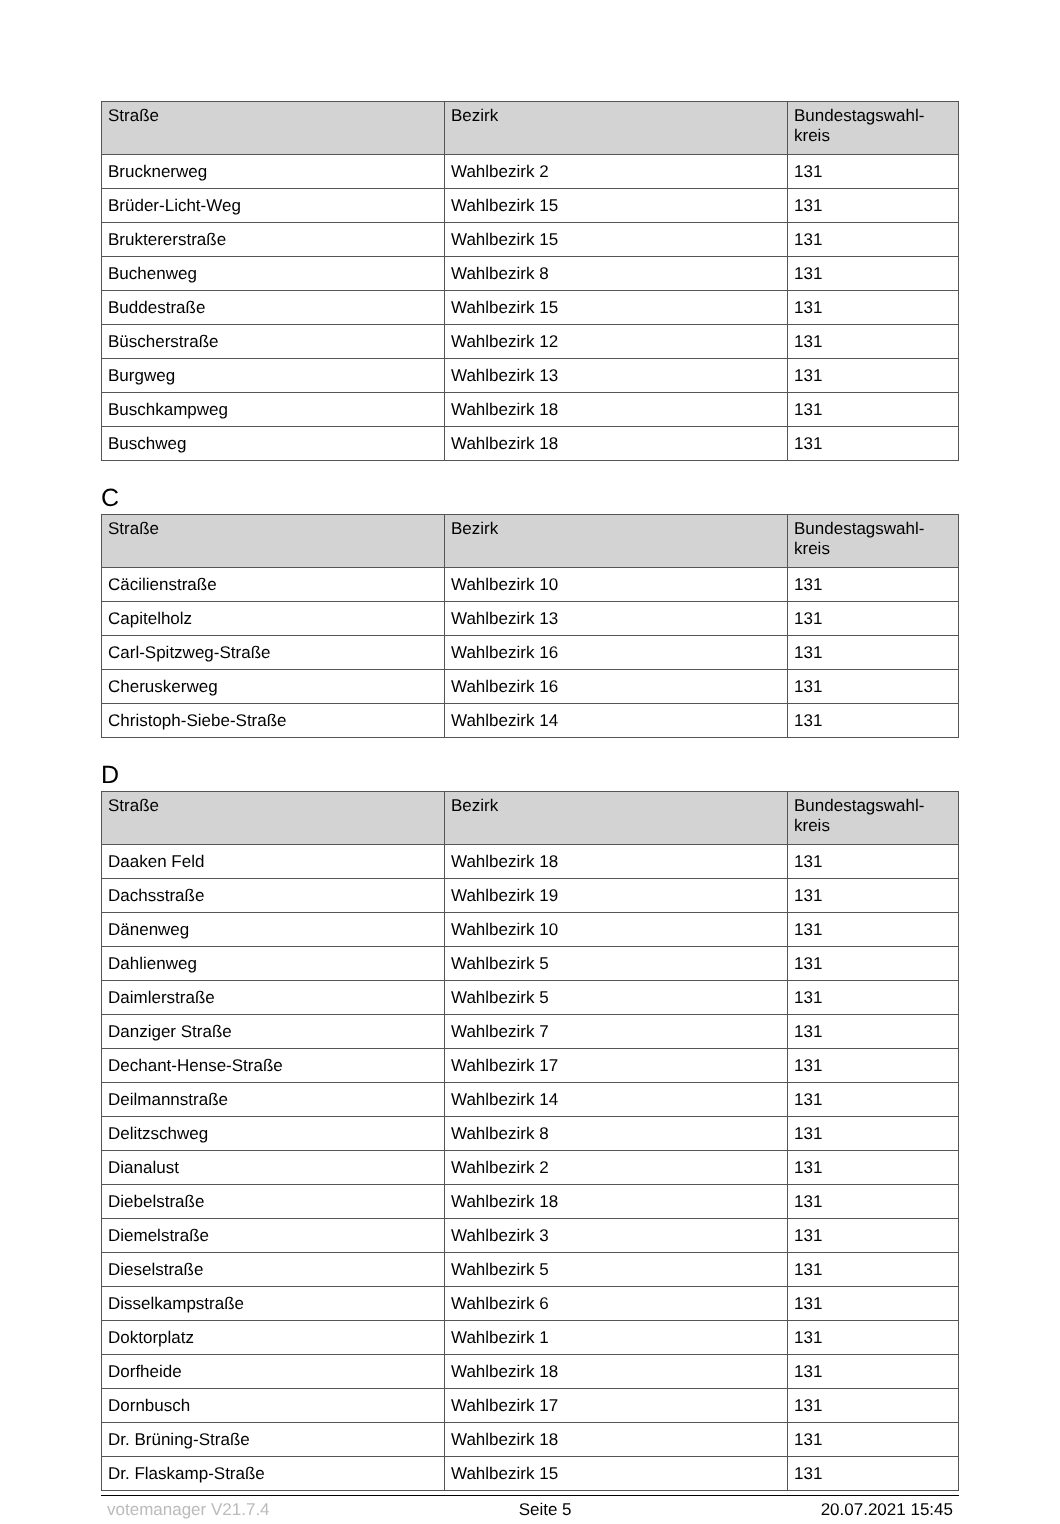| Straße | Bezirk | Bundestagswahl- kreis |
| --- | --- | --- |
| Brucknerweg | Wahlbezirk 2 | 131 |
| Brüder-Licht-Weg | Wahlbezirk 15 | 131 |
| Bruktererstraße | Wahlbezirk 15 | 131 |
| Buchenweg | Wahlbezirk 8 | 131 |
| Buddestraße | Wahlbezirk 15 | 131 |
| Büscherstraße | Wahlbezirk 12 | 131 |
| Burgweg | Wahlbezirk 13 | 131 |
| Buschkampweg | Wahlbezirk 18 | 131 |
| Buschweg | Wahlbezirk 18 | 131 |
C
| Straße | Bezirk | Bundestagswahl- kreis |
| --- | --- | --- |
| Cäcilienstraße | Wahlbezirk 10 | 131 |
| Capitelholz | Wahlbezirk 13 | 131 |
| Carl-Spitzweg-Straße | Wahlbezirk 16 | 131 |
| Cheruskerweg | Wahlbezirk 16 | 131 |
| Christoph-Siebe-Straße | Wahlbezirk 14 | 131 |
D
| Straße | Bezirk | Bundestagswahl- kreis |
| --- | --- | --- |
| Daaken Feld | Wahlbezirk 18 | 131 |
| Dachsstraße | Wahlbezirk 19 | 131 |
| Dänenweg | Wahlbezirk 10 | 131 |
| Dahlienweg | Wahlbezirk 5 | 131 |
| Daimlerstraße | Wahlbezirk 5 | 131 |
| Danziger Straße | Wahlbezirk 7 | 131 |
| Dechant-Hense-Straße | Wahlbezirk 17 | 131 |
| Deilmannstraße | Wahlbezirk 14 | 131 |
| Delitzschweg | Wahlbezirk 8 | 131 |
| Dianalust | Wahlbezirk 2 | 131 |
| Diebelstraße | Wahlbezirk 18 | 131 |
| Diemelstraße | Wahlbezirk 3 | 131 |
| Dieselstraße | Wahlbezirk 5 | 131 |
| Disselkampstraße | Wahlbezirk 6 | 131 |
| Doktorplatz | Wahlbezirk 1 | 131 |
| Dorfheide | Wahlbezirk 18 | 131 |
| Dornbusch | Wahlbezirk 17 | 131 |
| Dr. Brüning-Straße | Wahlbezirk 18 | 131 |
| Dr. Flaskamp-Straße | Wahlbezirk 15 | 131 |
votemanager V21.7.4 Seite 5 20.07.2021 15:45